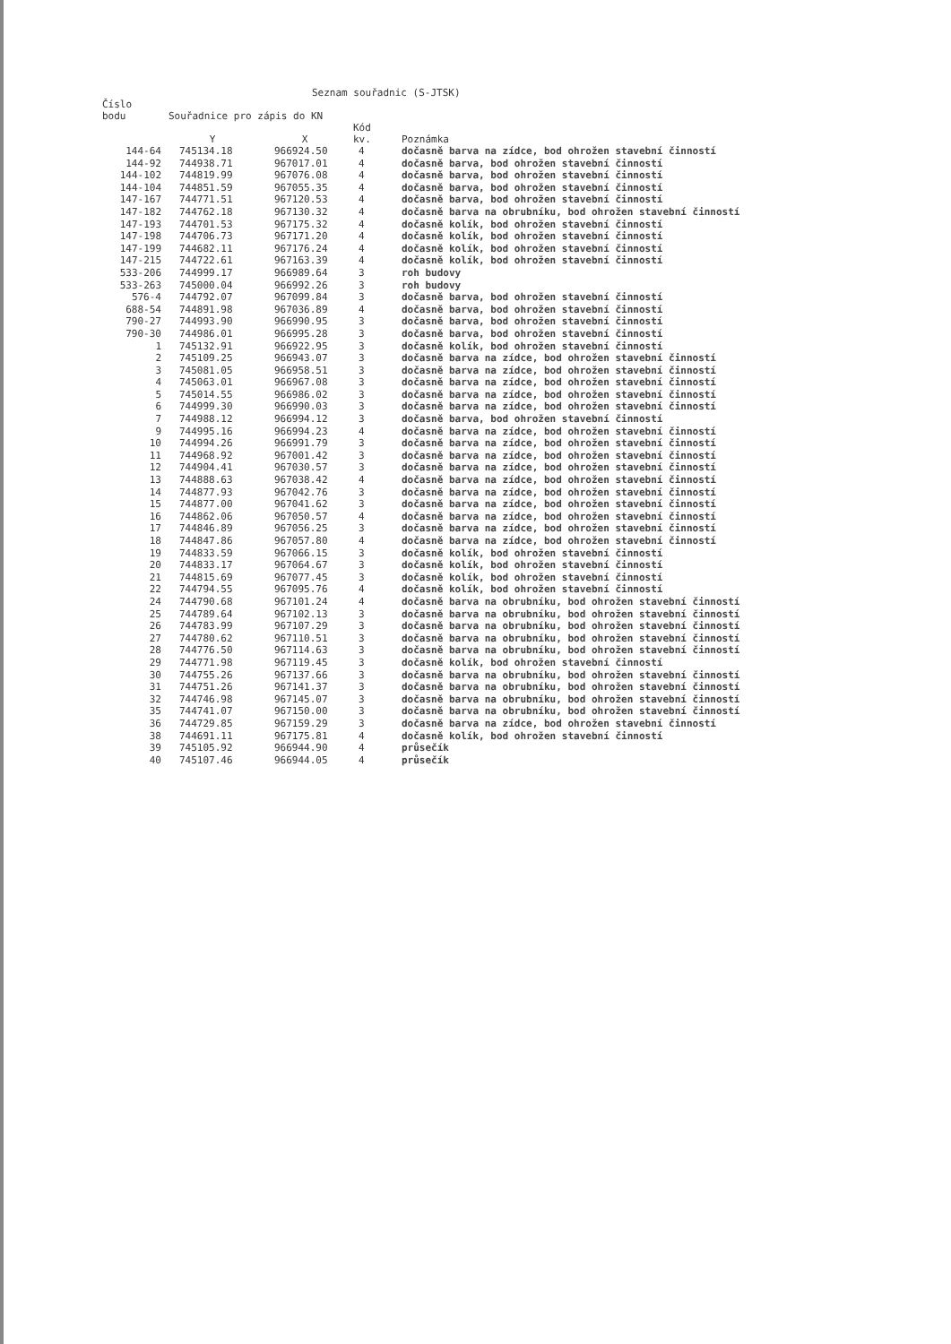Seznam souřadnic (S-JTSK)
| Číslo bodu | Souřadnice pro zápis do KN | | | |
| --- | --- | --- | --- | --- |
| | Y | X | Kód kv. | Poznámka |
| 144-64 | 745134.18 | 966924.50 | 4 | dočasně barva na zídce, bod ohrožen stavební činností |
| 144-92 | 744938.71 | 967017.01 | 4 | dočasně barva, bod ohrožen stavební činností |
| 144-102 | 744819.99 | 967076.08 | 4 | dočasně barva, bod ohrožen stavební činností |
| 144-104 | 744851.59 | 967055.35 | 4 | dočasně barva, bod ohrožen stavební činností |
| 147-167 | 744771.51 | 967120.53 | 4 | dočasně barva, bod ohrožen stavební činností |
| 147-182 | 744762.18 | 967130.32 | 4 | dočasně barva na obrubníku, bod ohrožen stavební činností |
| 147-193 | 744701.53 | 967175.32 | 4 | dočasně kolík, bod ohrožen stavební činností |
| 147-198 | 744706.73 | 967171.20 | 4 | dočasně kolík, bod ohrožen stavební činností |
| 147-199 | 744682.11 | 967176.24 | 4 | dočasně kolík, bod ohrožen stavební činností |
| 147-215 | 744722.61 | 967163.39 | 4 | dočasně kolík, bod ohrožen stavební činností |
| 533-206 | 744999.17 | 966989.64 | 3 | roh budovy |
| 533-263 | 745000.04 | 966992.26 | 3 | roh budovy |
| 576-4 | 744792.07 | 967099.84 | 3 | dočasně barva, bod ohrožen stavební činností |
| 688-54 | 744891.98 | 967036.89 | 4 | dočasně barva, bod ohrožen stavební činností |
| 790-27 | 744993.90 | 966990.95 | 3 | dočasně barva, bod ohrožen stavební činností |
| 790-30 | 744986.01 | 966995.28 | 3 | dočasně barva, bod ohrožen stavební činností |
| 1 | 745132.91 | 966922.95 | 3 | dočasně kolík, bod ohrožen stavební činností |
| 2 | 745109.25 | 966943.07 | 3 | dočasně barva na zídce, bod ohrožen stavební činností |
| 3 | 745081.05 | 966958.51 | 3 | dočasně barva na zídce, bod ohrožen stavební činností |
| 4 | 745063.01 | 966967.08 | 3 | dočasně barva na zídce, bod ohrožen stavební činností |
| 5 | 745014.55 | 966986.02 | 3 | dočasně barva na zídce, bod ohrožen stavební činností |
| 6 | 744999.30 | 966990.03 | 3 | dočasně barva na zídce, bod ohrožen stavební činností |
| 7 | 744988.12 | 966994.12 | 3 | dočasně barva, bod ohrožen stavební činností |
| 9 | 744995.16 | 966994.23 | 4 | dočasně barva na zídce, bod ohrožen stavební činností |
| 10 | 744994.26 | 966991.79 | 3 | dočasně barva na zídce, bod ohrožen stavební činností |
| 11 | 744968.92 | 967001.42 | 3 | dočasně barva na zídce, bod ohrožen stavební činností |
| 12 | 744904.41 | 967030.57 | 3 | dočasně barva na zídce, bod ohrožen stavební činností |
| 13 | 744888.63 | 967038.42 | 4 | dočasně barva na zídce, bod ohrožen stavební činností |
| 14 | 744877.93 | 967042.76 | 3 | dočasně barva na zídce, bod ohrožen stavební činností |
| 15 | 744877.00 | 967041.62 | 3 | dočasně barva na zídce, bod ohrožen stavební činností |
| 16 | 744862.06 | 967050.57 | 4 | dočasně barva na zídce, bod ohrožen stavební činností |
| 17 | 744846.89 | 967056.25 | 3 | dočasně barva na zídce, bod ohrožen stavební činností |
| 18 | 744847.86 | 967057.80 | 4 | dočasně barva na zídce, bod ohrožen stavební činností |
| 19 | 744833.59 | 967066.15 | 3 | dočasně kolík, bod ohrožen stavební činností |
| 20 | 744833.17 | 967064.67 | 3 | dočasně kolík, bod ohrožen stavební činností |
| 21 | 744815.69 | 967077.45 | 3 | dočasně kolík, bod ohrožen stavební činností |
| 22 | 744794.55 | 967095.76 | 4 | dočasně kolík, bod ohrožen stavební činností |
| 24 | 744790.68 | 967101.24 | 4 | dočasně barva na obrubníku, bod ohrožen stavební činností |
| 25 | 744789.64 | 967102.13 | 3 | dočasně barva na obrubníku, bod ohrožen stavební činností |
| 26 | 744783.99 | 967107.29 | 3 | dočasně barva na obrubníku, bod ohrožen stavební činností |
| 27 | 744780.62 | 967110.51 | 3 | dočasně barva na obrubníku, bod ohrožen stavební činností |
| 28 | 744776.50 | 967114.63 | 3 | dočasně barva na obrubníku, bod ohrožen stavební činností |
| 29 | 744771.98 | 967119.45 | 3 | dočasně kolík, bod ohrožen stavební činností |
| 30 | 744755.26 | 967137.66 | 3 | dočasně barva na obrubníku, bod ohrožen stavební činností |
| 31 | 744751.26 | 967141.37 | 3 | dočasně barva na obrubníku, bod ohrožen stavební činností |
| 32 | 744746.98 | 967145.07 | 3 | dočasně barva na obrubníku, bod ohrožen stavební činností |
| 35 | 744741.07 | 967150.00 | 3 | dočasně barva na obrubníku, bod ohrožen stavební činností |
| 36 | 744729.85 | 967159.29 | 3 | dočasně barva na zídce, bod ohrožen stavební činností |
| 38 | 744691.11 | 967175.81 | 4 | dočasně kolík, bod ohrožen stavební činností |
| 39 | 745105.92 | 966944.90 | 4 | průsečík |
| 40 | 745107.46 | 966944.05 | 4 | průsečík |